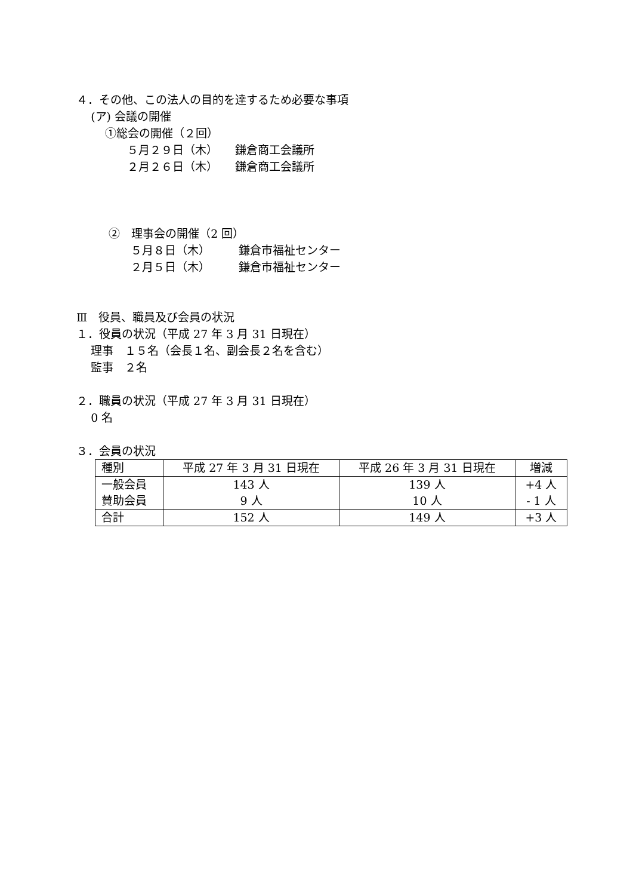４．その他、この法人の目的を達するため必要な事項
(ア) 会議の開催
①総会の開催（２回）
５月２９日（木）　　鎌倉商工会議所
２月２６日（木）　　鎌倉商工会議所
②　理事会の開催（2 回）
５月８日（木）　　　鎌倉市福祉センター
２月５日（木）　　　鎌倉市福祉センター
Ⅲ　役員、職員及び会員の状況
１．役員の状況（平成 27 年 3 月 31 日現在）
理事　１５名（会長１名、副会長２名を含む）
監事　２名
２．職員の状況（平成 27 年 3 月 31 日現在）
0 名
３．会員の状況
| 種別 | 平成 27 年 3 月 31 日現在 | 平成 26 年 3 月 31 日現在 | 増減 |
| --- | --- | --- | --- |
| 一般会員 賛助会員 | 143 人 9 人 | 139 人 10 人 | +4 人 - 1 人 |
| 合計 | 152 人 | 149 人 | +3 人 |